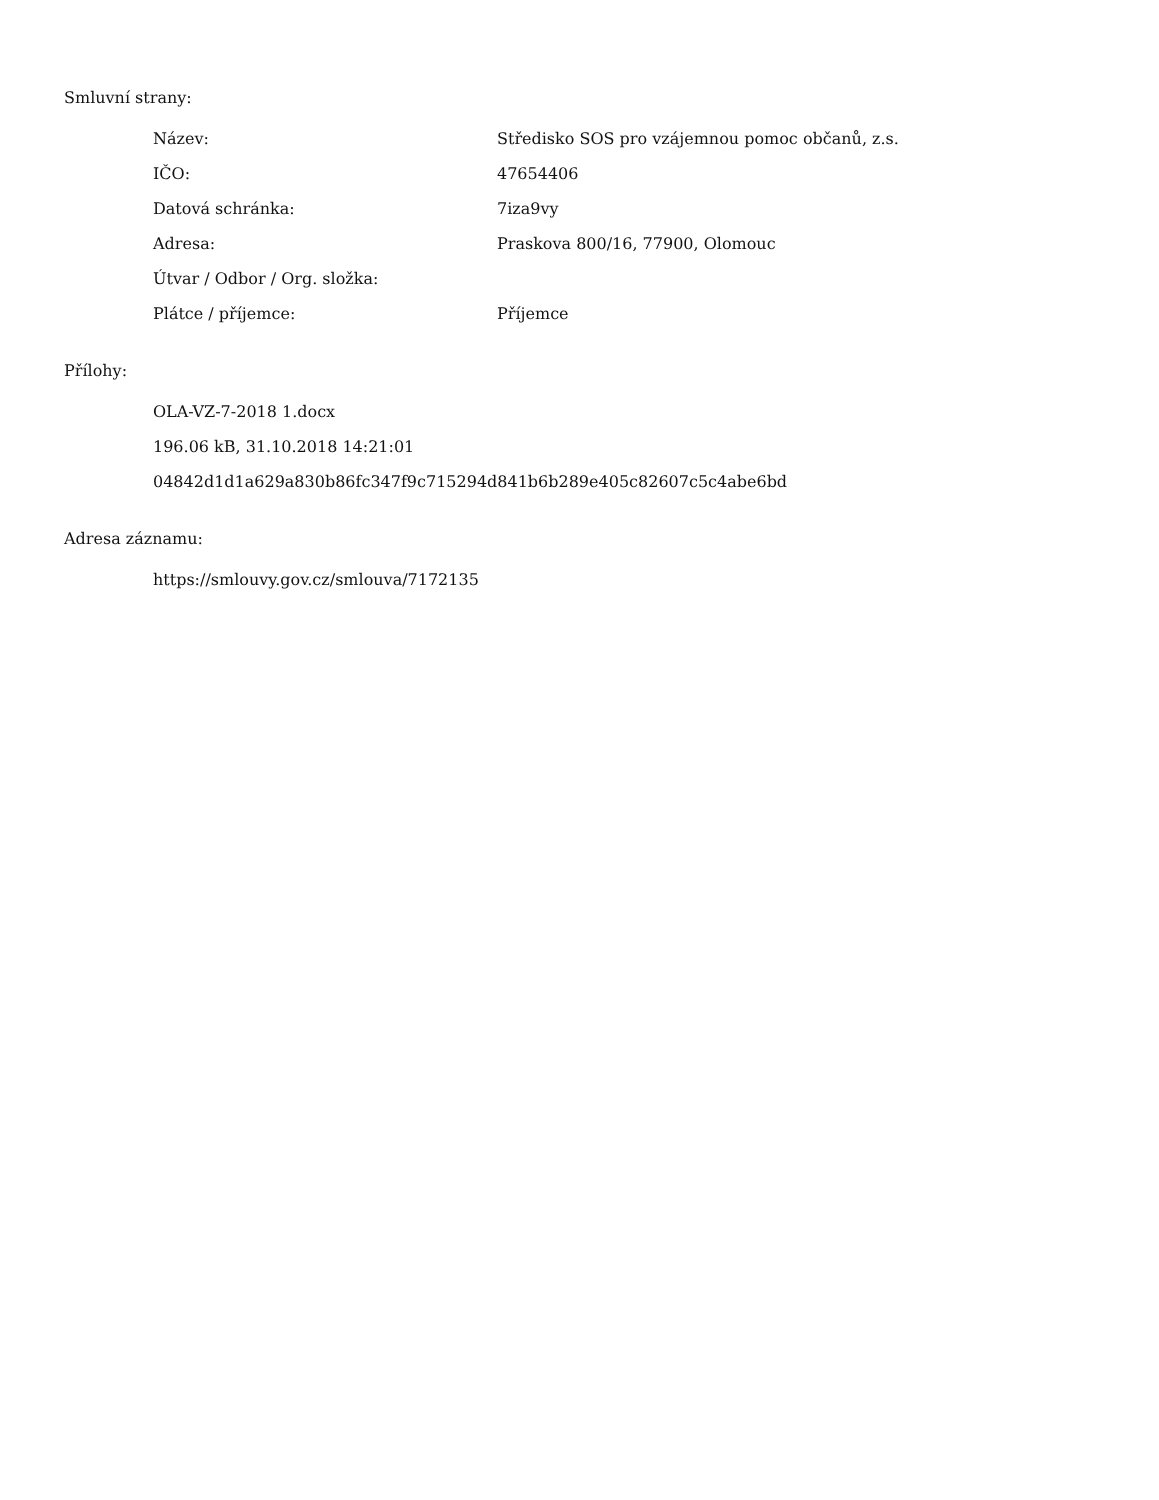Smluvní strany:
| Název: | Středisko SOS pro vzájemnou pomoc občanů, z.s. |
| IČO: | 47654406 |
| Datová schránka: | 7iza9vy |
| Adresa: | Praskova 800/16, 77900, Olomouc |
| Útvar / Odbor / Org. složka: | |
| Plátce / příjemce: | Příjemce |
Přílohy:
OLA-VZ-7-2018 1.docx
196.06 kB, 31.10.2018 14:21:01
04842d1d1a629a830b86fc347f9c715294d841b6b289e405c82607c5c4abe6bd
Adresa záznamu:
https://smlouvy.gov.cz/smlouva/7172135